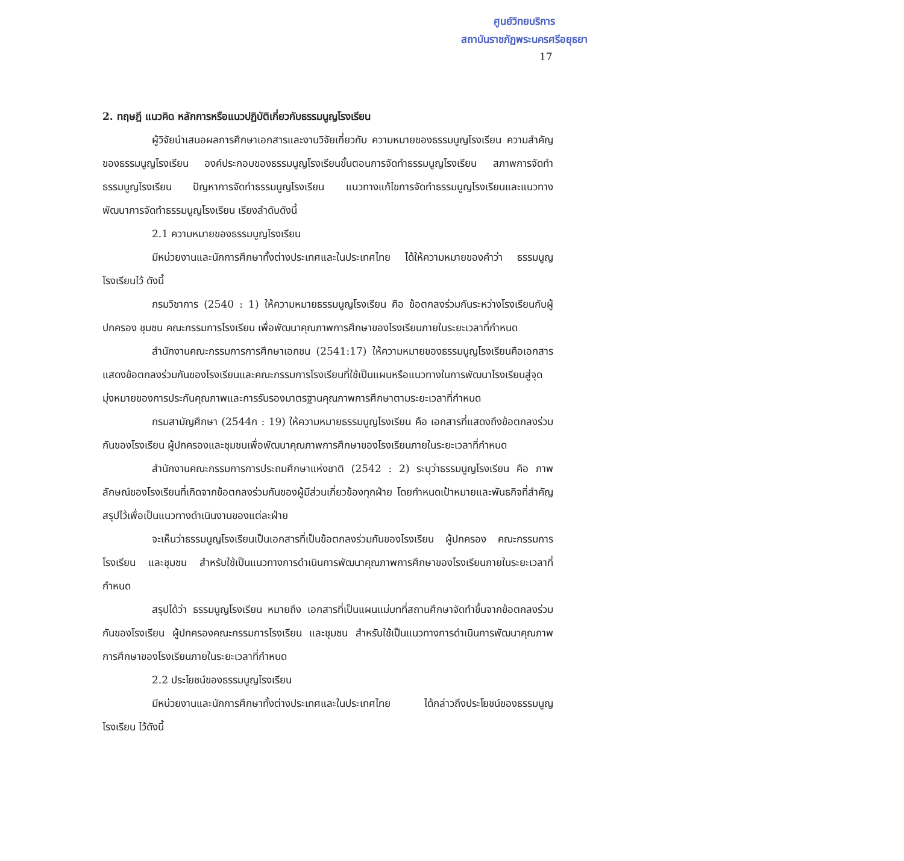ศูนย์วิทยบริการ
สถาบันราชภัฏพระนครศรีอยุธยา
17
2. ทฤษฎี แนวคิด หลักการหรือแนวปฏิบัติเกี่ยวกับธรรมนูญโรงเรียน
ผู้วิจัยนำเสนอผลการศึกษาเอกสารและงานวิจัยเกี่ยวกับ ความหมายของธรรมนูญโรงเรียน ความสำคัญของธรรมนูญโรงเรียน องค์ประกอบของธรรมนูญโรงเรียนขั้นตอนการจัดทำธรรมนูญโรงเรียน สภาพการจัดทำธรรมนูญโรงเรียน ปัญหาการจัดทำธรรมนูญโรงเรียน แนวทางแก้ไขการจัดทำธรรมนูญโรงเรียนและแนวทางพัฒนาการจัดทำธรรมนูญโรงเรียน เรียงลำดับดังนี้
2.1 ความหมายของธรรมนูญโรงเรียน
มีหน่วยงานและนักการศึกษาทั้งต่างประเทศและในประเทศไทย ได้ให้ความหมายของคำว่า ธรรมนูญโรงเรียนไว้ ดังนี้
กรมวิชาการ (2540 : 1) ให้ความหมายธรรมนูญโรงเรียน คือ ข้อตกลงร่วมกันระหว่างโรงเรียนกับผู้ปกครอง ชุมชน คณะกรรมการโรงเรียน เพื่อพัฒนาคุณภาพการศึกษาของโรงเรียนภายในระยะเวลาที่กำหนด
สำนักงานคณะกรรมการการศึกษาเอกชน (2541:17) ให้ความหมายของธรรมนูญโรงเรียนคือเอกสารแสดงข้อตกลงร่วมกันของโรงเรียนและคณะกรรมการโรงเรียนที่ใช้เป็นแผนหรือแนวทางในการพัฒนาโรงเรียนสู่จุดมุ่งหมายของการประกันคุณภาพและการรับรองมาตรฐานคุณภาพการศึกษาตามระยะเวลาที่กำหนด
กรมสามัญศึกษา (2544ก : 19) ให้ความหมายธรรมนูญโรงเรียน คือ เอกสารที่แสดงถึงข้อตกลงร่วมกันของโรงเรียน ผู้ปกครองและชุมชนเพื่อพัฒนาคุณภาพการศึกษาของโรงเรียนภายในระยะเวลาที่กำหนด
สำนักงานคณะกรรมการการประถมศึกษาแห่งชาติ (2542 : 2) ระบุว่าธรรมนูญโรงเรียน คือ ภาพลักษณ์ของโรงเรียนที่เกิดจากข้อตกลงร่วมกันของผู้มีส่วนเกี่ยวข้องทุกฝ่าย โดยกำหนดเป้าหมายและพันธกิจที่สำคัญสรุปไว้เพื่อเป็นแนวทางดำเนินงานของแต่ละฝ่าย
จะเห็นว่าธรรมนูญโรงเรียนเป็นเอกสารที่เป็นข้อตกลงร่วมกันของโรงเรียน ผู้ปกครอง คณะกรรมการโรงเรียน และชุมชน สำหรับใช้เป็นแนวทางการดำเนินการพัฒนาคุณภาพการศึกษาของโรงเรียนภายในระยะเวลาที่กำหนด
สรุปได้ว่า ธรรมนูญโรงเรียน หมายถึง เอกสารที่เป็นแผนแม่บทที่สถานศึกษาจัดทำขึ้นจากข้อตกลงร่วมกันของโรงเรียน ผู้ปกครองคณะกรรมการโรงเรียน และชุมชน สำหรับใช้เป็นแนวทางการดำเนินการพัฒนาคุณภาพการศึกษาของโรงเรียนภายในระยะเวลาที่กำหนด
2.2 ประโยชน์ของธรรมนูญโรงเรียน
มีหน่วยงานและนักการศึกษาทั้งต่างประเทศและในประเทศไทย ได้กล่าวถึงประโยชน์ของธรรมนูญโรงเรียน ไว้ดังนี้